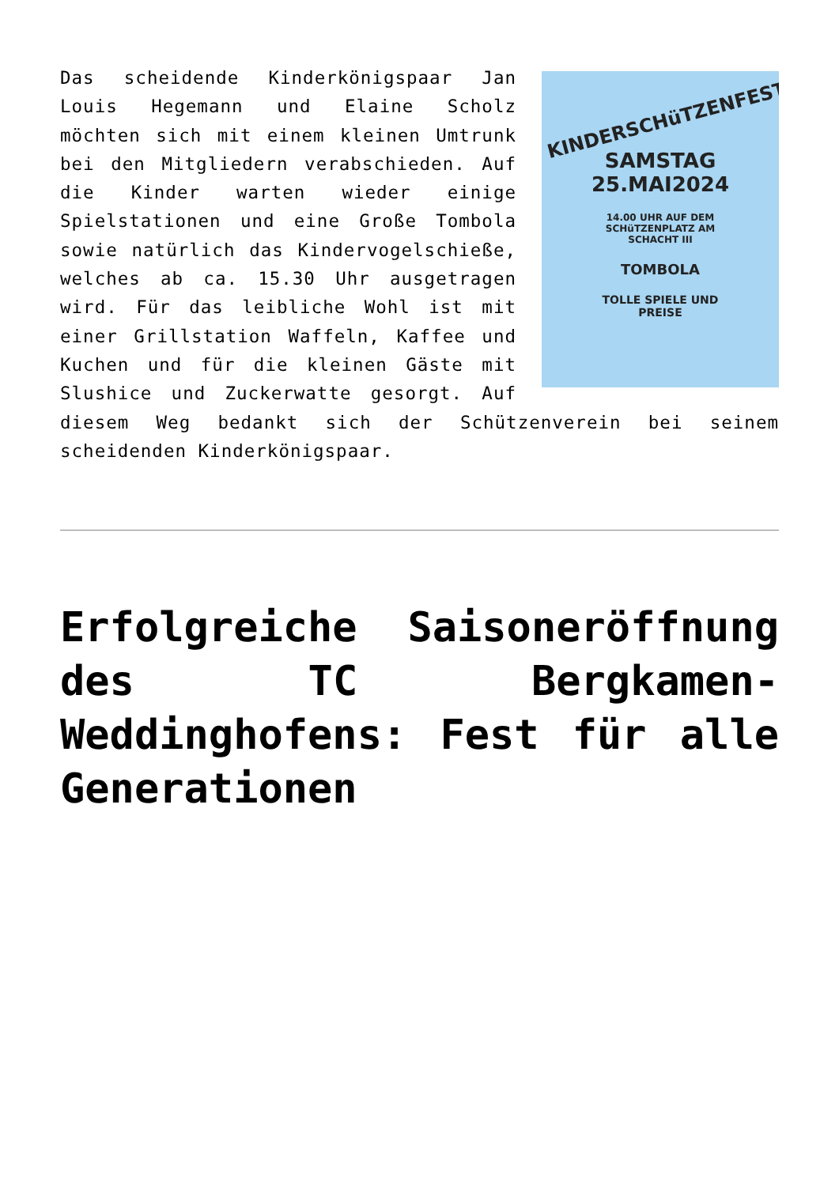KINDERSCHüTZENFEST
SAMSTAG
25.MAI2024
14.00 UHR AUF DEM
SCHüTZENPLATZ AM
SCHACHT III
TOMBOLA
TOLLE SPIELE UND
PREISE
Das scheidende Kinderkönigspaar Jan Louis Hegemann und Elaine Scholz möchten sich mit einem kleinen Umtrunk bei den Mitgliedern verabschieden. Auf die Kinder warten wieder einige Spielstationen und eine Große Tombola sowie natürlich das Kindervogelschieße, welches ab ca. 15.30 Uhr ausgetragen wird. Für das leibliche Wohl ist mit einer Grillstation Waffeln, Kaffee und Kuchen und für die kleinen Gäste mit Slushice und Zuckerwatte gesorgt. Auf diesem Weg bedankt sich der Schützenverein bei seinem scheidenden Kinderkönigspaar.
Erfolgreiche Saisoneröffnung des TC Bergkamen-Weddinghofens: Fest für alle Generationen